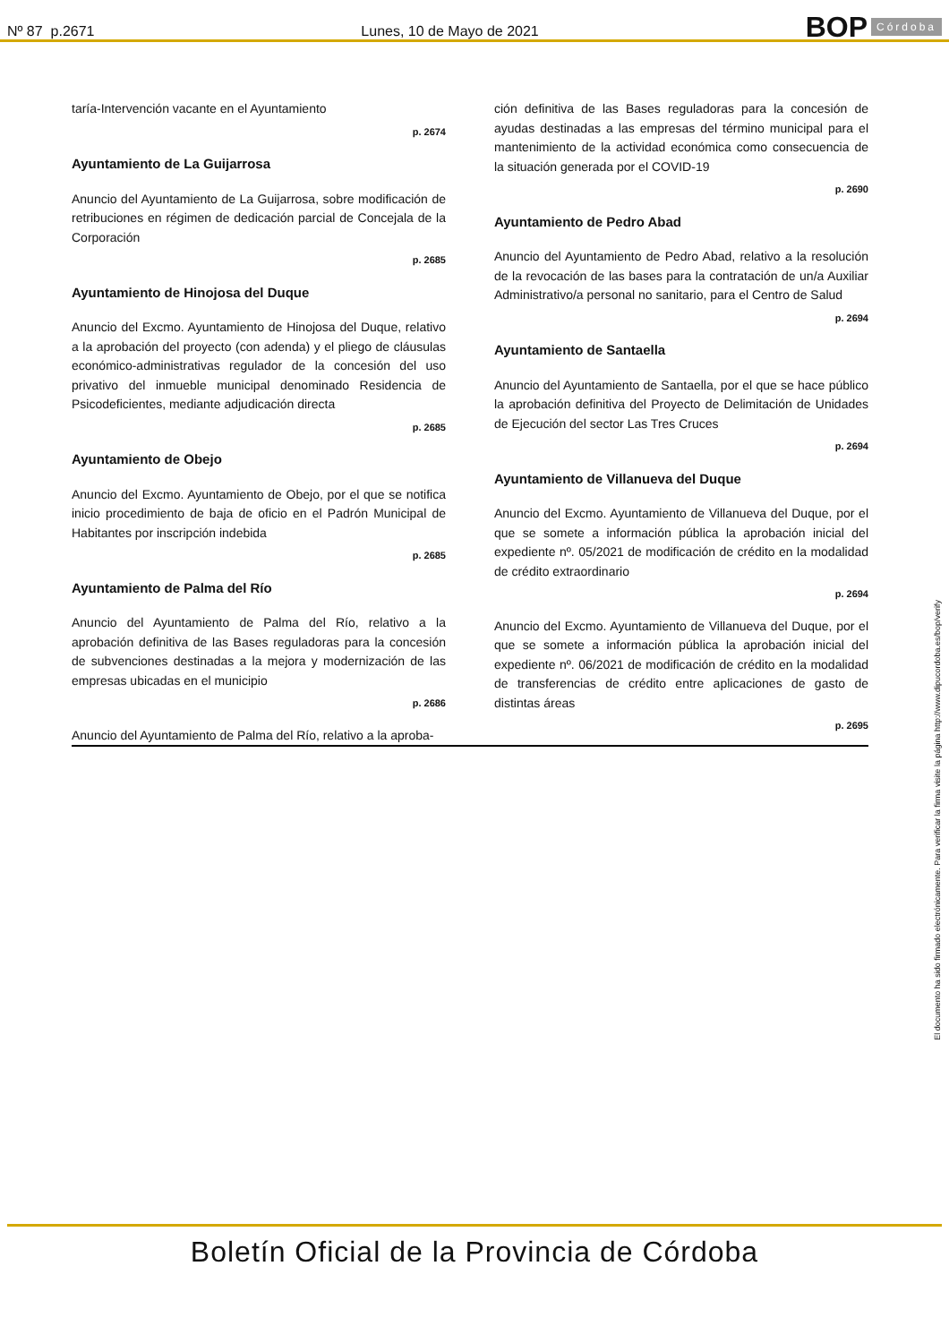Nº 87 p.2671 Lunes, 10 de Mayo de 2021 BOP Córdoba
taría-Intervención vacante en el Ayuntamiento
p. 2674
Ayuntamiento de La Guijarrosa
Anuncio del Ayuntamiento de La Guijarrosa, sobre modificación de retribuciones en régimen de dedicación parcial de Concejala de la Corporación
p. 2685
Ayuntamiento de Hinojosa del Duque
Anuncio del Excmo. Ayuntamiento de Hinojosa del Duque, relativo a la aprobación del proyecto (con adenda) y el pliego de cláusulas económico-administrativas regulador de la concesión del uso privativo del inmueble municipal denominado Residencia de Psicodeficientes, mediante adjudicación directa
p. 2685
Ayuntamiento de Obejo
Anuncio del Excmo. Ayuntamiento de Obejo, por el que se notifica inicio procedimiento de baja de oficio en el Padrón Municipal de Habitantes por inscripción indebida
p. 2685
Ayuntamiento de Palma del Río
Anuncio del Ayuntamiento de Palma del Río, relativo a la aprobación definitiva de las Bases reguladoras para la concesión de subvenciones destinadas a la mejora y modernización de las empresas ubicadas en el municipio
p. 2686
Anuncio del Ayuntamiento de Palma del Río, relativo a la aproba-
ción definitiva de las Bases reguladoras para la concesión de ayudas destinadas a las empresas del término municipal para el mantenimiento de la actividad económica como consecuencia de la situación generada por el COVID-19
p. 2690
Ayuntamiento de Pedro Abad
Anuncio del Ayuntamiento de Pedro Abad, relativo a la resolución de la revocación de las bases para la contratación de un/a Auxiliar Administrativo/a personal no sanitario, para el Centro de Salud
p. 2694
Ayuntamiento de Santaella
Anuncio del Ayuntamiento de Santaella, por el que se hace público la aprobación definitiva del Proyecto de Delimitación de Unidades de Ejecución del sector Las Tres Cruces
p. 2694
Ayuntamiento de Villanueva del Duque
Anuncio del Excmo. Ayuntamiento de Villanueva del Duque, por el que se somete a información pública la aprobación inicial del expediente nº. 05/2021 de modificación de crédito en la modalidad de crédito extraordinario
p. 2694
Anuncio del Excmo. Ayuntamiento de Villanueva del Duque, por el que se somete a información pública la aprobación inicial del expediente nº. 06/2021 de modificación de crédito en la modalidad de transferencias de crédito entre aplicaciones de gasto de distintas áreas
p. 2695
El documento ha sido firmado electrónicamente. Para verificar la firma visite la página http://www.dipucordoba.es/bop/verify
Boletín Oficial de la Provincia de Córdoba